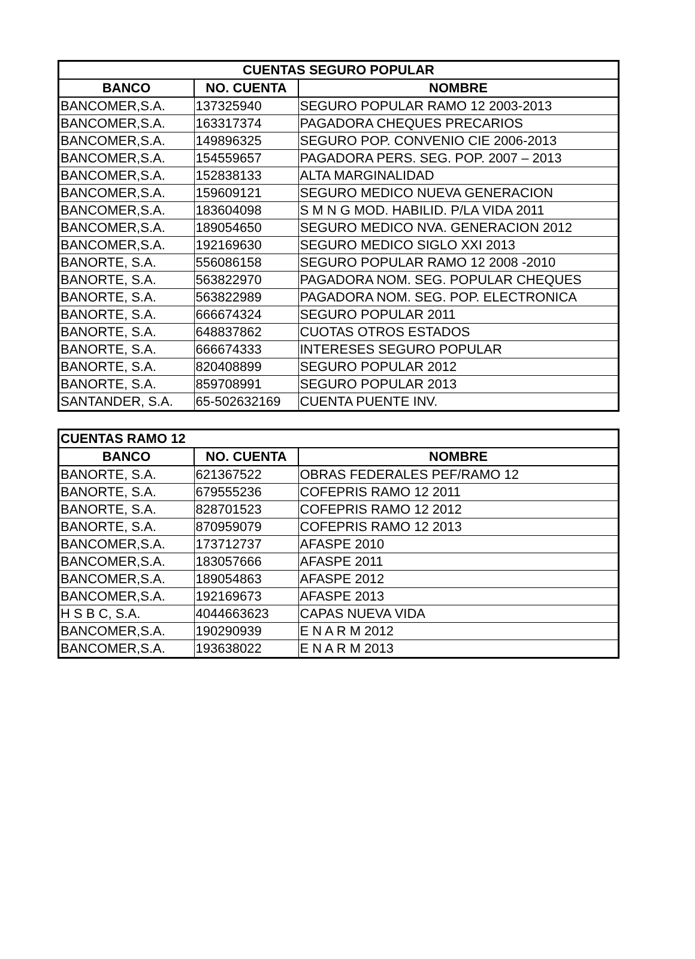| CUENTAS SEGURO POPULAR | | |
| --- | --- | --- |
| BANCO | NO. CUENTA | NOMBRE |
| BANCOMER,S.A. | 137325940 | SEGURO POPULAR RAMO 12 2003-2013 |
| BANCOMER,S.A. | 163317374 | PAGADORA CHEQUES PRECARIOS |
| BANCOMER,S.A. | 149896325 | SEGURO POP. CONVENIO CIE 2006-2013 |
| BANCOMER,S.A. | 154559657 | PAGADORA PERS. SEG. POP. 2007 – 2013 |
| BANCOMER,S.A. | 152838133 | ALTA MARGINALIDAD |
| BANCOMER,S.A. | 159609121 | SEGURO MEDICO NUEVA GENERACION |
| BANCOMER,S.A. | 183604098 | S M N G MOD. HABILID. P/LA VIDA 2011 |
| BANCOMER,S.A. | 189054650 | SEGURO MEDICO NVA. GENERACION 2012 |
| BANCOMER,S.A. | 192169630 | SEGURO MEDICO SIGLO XXI 2013 |
| BANORTE, S.A. | 556086158 | SEGURO POPULAR RAMO 12 2008 -2010 |
| BANORTE, S.A. | 563822970 | PAGADORA NOM. SEG. POPULAR CHEQUES |
| BANORTE, S.A. | 563822989 | PAGADORA NOM. SEG. POP. ELECTRONICA |
| BANORTE, S.A. | 666674324 | SEGURO POPULAR 2011 |
| BANORTE, S.A. | 648837862 | CUOTAS OTROS ESTADOS |
| BANORTE, S.A. | 666674333 | INTERESES SEGURO POPULAR |
| BANORTE, S.A. | 820408899 | SEGURO POPULAR 2012 |
| BANORTE, S.A. | 859708991 | SEGURO POPULAR 2013 |
| SANTANDER, S.A. | 65-502632169 | CUENTA PUENTE INV. |
| CUENTAS RAMO 12 | | |
| --- | --- | --- |
| BANCO | NO. CUENTA | NOMBRE |
| BANORTE, S.A. | 621367522 | OBRAS FEDERALES PEF/RAMO 12 |
| BANORTE, S.A. | 679555236 | COFEPRIS RAMO 12 2011 |
| BANORTE, S.A. | 828701523 | COFEPRIS RAMO 12 2012 |
| BANORTE, S.A. | 870959079 | COFEPRIS RAMO 12 2013 |
| BANCOMER,S.A. | 173712737 | AFASPE 2010 |
| BANCOMER,S.A. | 183057666 | AFASPE 2011 |
| BANCOMER,S.A. | 189054863 | AFASPE 2012 |
| BANCOMER,S.A. | 192169673 | AFASPE 2013 |
| H S B C, S.A. | 4044663623 | CAPAS NUEVA VIDA |
| BANCOMER,S.A. | 190290939 | E N A R M 2012 |
| BANCOMER,S.A. | 193638022 | E N A R M 2013 |